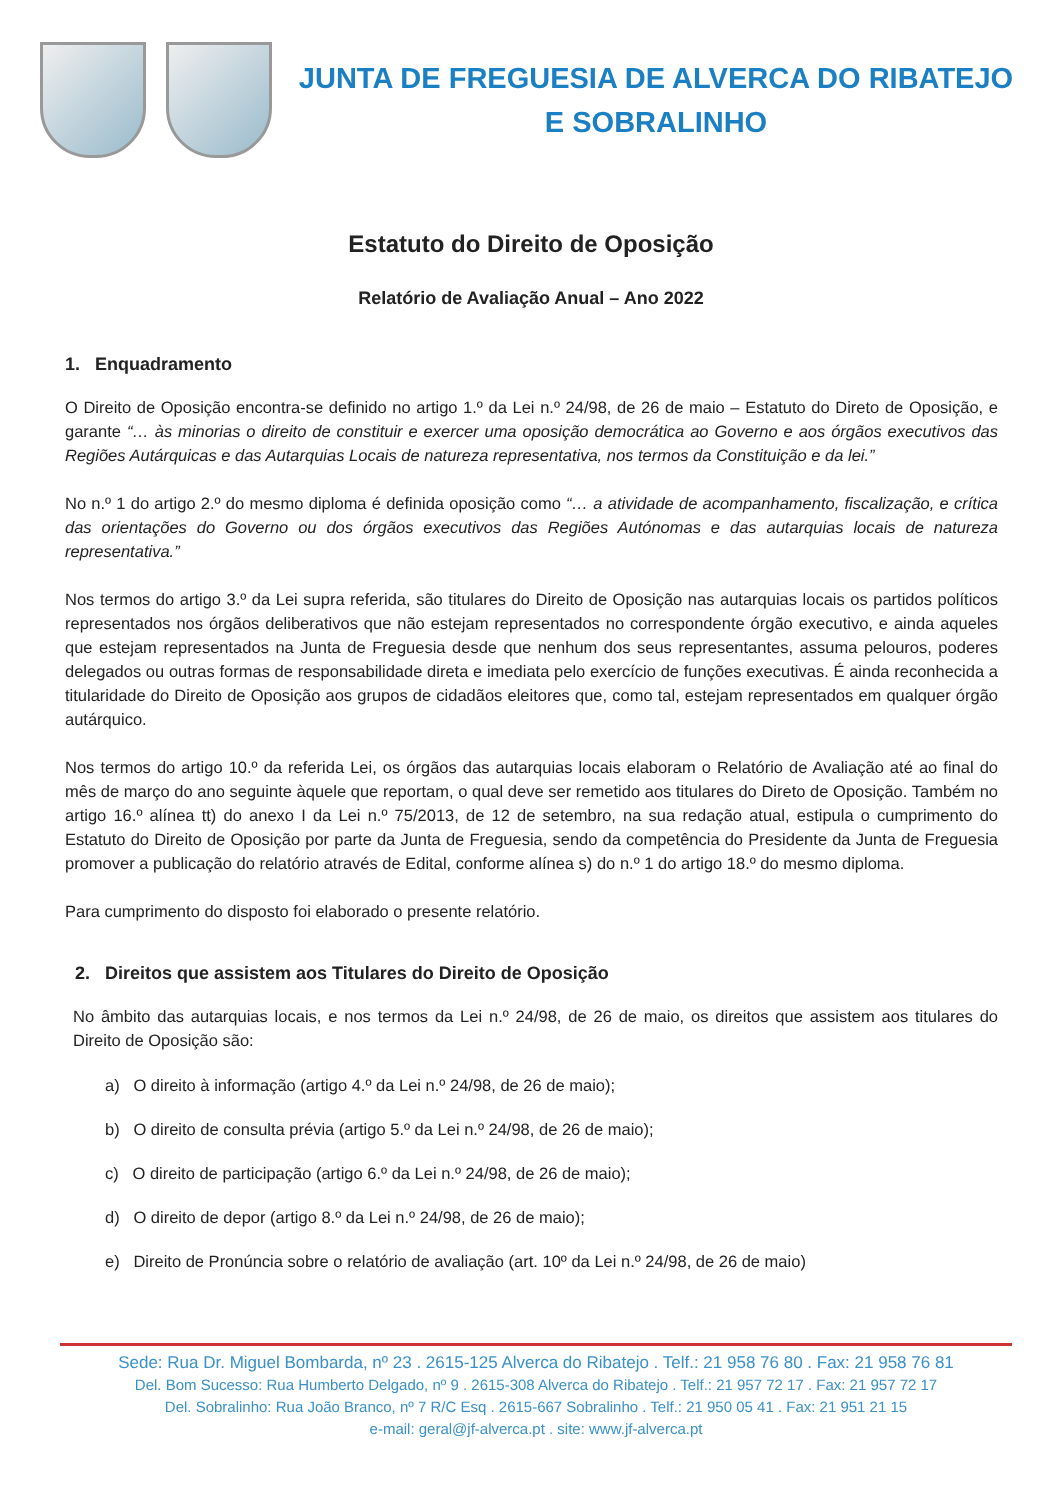JUNTA DE FREGUESIA DE ALVERCA DO RIBATEJO
E SOBRALINHO
Estatuto do Direito de Oposição
Relatório de Avaliação Anual – Ano 2022
1. Enquadramento
O Direito de Oposição encontra-se definido no artigo 1.º da Lei n.º 24/98, de 26 de maio – Estatuto do Direto de Oposição, e garante “… às minorias o direito de constituir e exercer uma oposição democrática ao Governo e aos órgãos executivos das Regiões Autárquicas e das Autarquias Locais de natureza representativa, nos termos da Constituição e da lei.”
No n.º 1 do artigo 2.º do mesmo diploma é definida oposição como “… a atividade de acompanhamento, fiscalização, e crítica das orientações do Governo ou dos órgãos executivos das Regiões Autónomas e das autarquias locais de natureza representativa.”
Nos termos do artigo 3.º da Lei supra referida, são titulares do Direito de Oposição nas autarquias locais os partidos políticos representados nos órgãos deliberativos que não estejam representados no correspondente órgão executivo, e ainda aqueles que estejam representados na Junta de Freguesia desde que nenhum dos seus representantes, assuma pelouros, poderes delegados ou outras formas de responsabilidade direta e imediata pelo exercício de funções executivas. É ainda reconhecida a titularidade do Direito de Oposição aos grupos de cidadãos eleitores que, como tal, estejam representados em qualquer órgão autárquico.
Nos termos do artigo 10.º da referida Lei, os órgãos das autarquias locais elaboram o Relatório de Avaliação até ao final do mês de março do ano seguinte àquele que reportam, o qual deve ser remetido aos titulares do Direto de Oposição. Também no artigo 16.º alínea tt) do anexo I da Lei n.º 75/2013, de 12 de setembro, na sua redação atual, estipula o cumprimento do Estatuto do Direito de Oposição por parte da Junta de Freguesia, sendo da competência do Presidente da Junta de Freguesia promover a publicação do relatório através de Edital, conforme alínea s) do n.º 1 do artigo 18.º do mesmo diploma.
Para cumprimento do disposto foi elaborado o presente relatório.
2. Direitos que assistem aos Titulares do Direito de Oposição
No âmbito das autarquias locais, e nos termos da Lei n.º 24/98, de 26 de maio, os direitos que assistem aos titulares do Direito de Oposição são:
a) O direito à informação (artigo 4.º da Lei n.º 24/98, de 26 de maio);
b) O direito de consulta prévia (artigo 5.º da Lei n.º 24/98, de 26 de maio);
c) O direito de participação (artigo 6.º da Lei n.º 24/98, de 26 de maio);
d) O direito de depor (artigo 8.º da Lei n.º 24/98, de 26 de maio);
e) Direito de Pronúncia sobre o relatório de avaliação (art. 10º da Lei n.º 24/98, de 26 de maio)
Sede: Rua Dr. Miguel Bombarda, nº 23 . 2615-125 Alverca do Ribatejo . Telf.: 21 958 76 80 . Fax: 21 958 76 81
Del. Bom Sucesso: Rua Humberto Delgado, nº 9 . 2615-308 Alverca do Ribatejo . Telf.: 21 957 72 17 . Fax: 21 957 72 17
Del. Sobralinho: Rua João Branco, nº 7 R/C Esq . 2615-667 Sobralinho . Telf.: 21 950 05 41 . Fax: 21 951 21 15
e-mail: geral@jf-alverca.pt . site: www.jf-alverca.pt